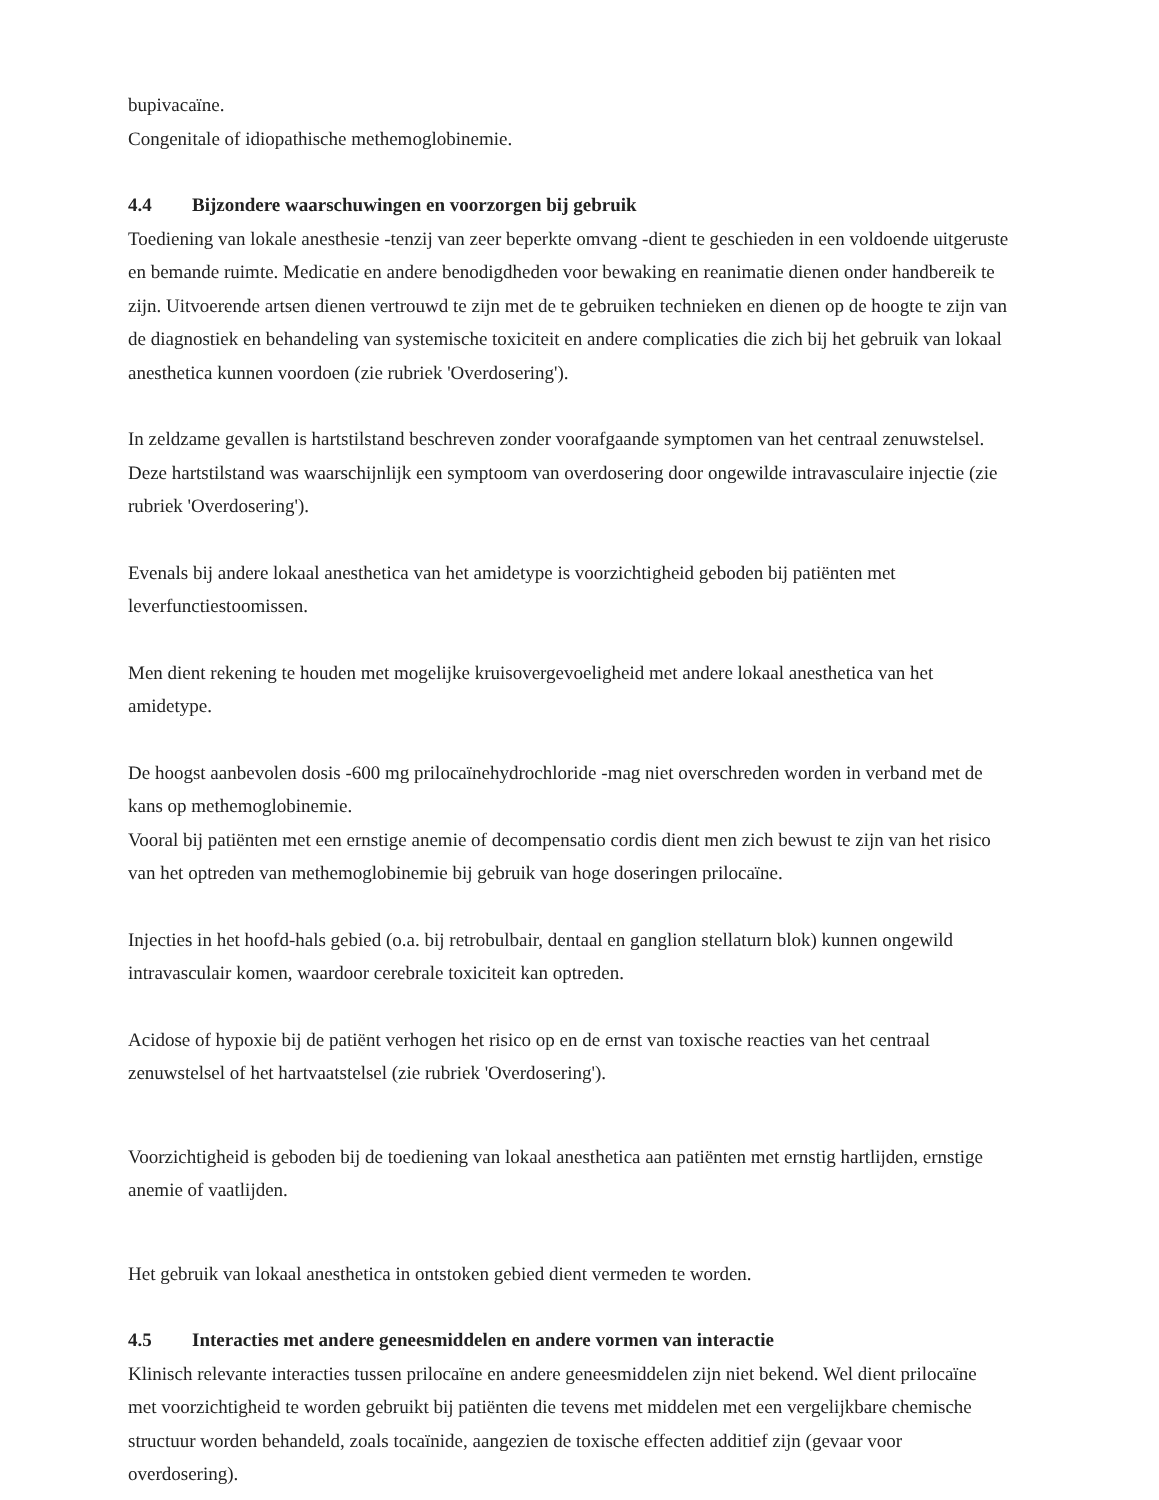bupivacaïne.
Congenitale of idiopathische methemoglobinemie.
4.4 Bijzondere waarschuwingen en voorzorgen bij gebruik
Toediening van lokale anesthesie -tenzij van zeer beperkte omvang -dient te geschieden in een voldoende uitgeruste en bemande ruimte. Medicatie en andere benodigdheden voor bewaking en reanimatie dienen onder handbereik te zijn. Uitvoerende artsen dienen vertrouwd te zijn met de te gebruiken technieken en dienen op de hoogte te zijn van de diagnostiek en behandeling van systemische toxiciteit en andere complicaties die zich bij het gebruik van lokaal anesthetica kunnen voordoen (zie rubriek 'Overdosering').
In zeldzame gevallen is hartstilstand beschreven zonder voorafgaande symptomen van het centraal zenuwstelsel. Deze hartstilstand was waarschijnlijk een symptoom van overdosering door ongewilde intravasculaire injectie (zie rubriek 'Overdosering').
Evenals bij andere lokaal anesthetica van het amidetype is voorzichtigheid geboden bij patiënten met leverfunctiestoomissen.
Men dient rekening te houden met mogelijke kruisovergevoeligheid met andere lokaal anesthetica van het amidetype.
De hoogst aanbevolen dosis -600 mg prilocaïnehydrochloride -mag niet overschreden worden in verband met de kans op methemoglobinemie.
Vooral bij patiënten met een ernstige anemie of decompensatio cordis dient men zich bewust te zijn van het risico van het optreden van methemoglobinemie bij gebruik van hoge doseringen prilocaïne.
Injecties in het hoofd-hals gebied (o.a. bij retrobulbair, dentaal en ganglion stellaturn blok) kunnen ongewild intravasculair komen, waardoor cerebrale toxiciteit kan optreden.
Acidose of hypoxie bij de patiënt verhogen het risico op en de ernst van toxische reacties van het centraal zenuwstelsel of het hartvaatstelsel (zie rubriek 'Overdosering').
Voorzichtigheid is geboden bij de toediening van lokaal anesthetica aan patiënten met ernstig hartlijden, ernstige anemie of vaatlijden.
Het gebruik van lokaal anesthetica in ontstoken gebied dient vermeden te worden.
4.5 Interacties met andere geneesmiddelen en andere vormen van interactie
Klinisch relevante interacties tussen prilocaïne en andere geneesmiddelen zijn niet bekend. Wel dient prilocaïne met voorzichtigheid te worden gebruikt bij patiënten die tevens met middelen met een vergelijkbare chemische structuur worden behandeld, zoals tocaïnide, aangezien de toxische effecten additief zijn (gevaar voor overdosering).